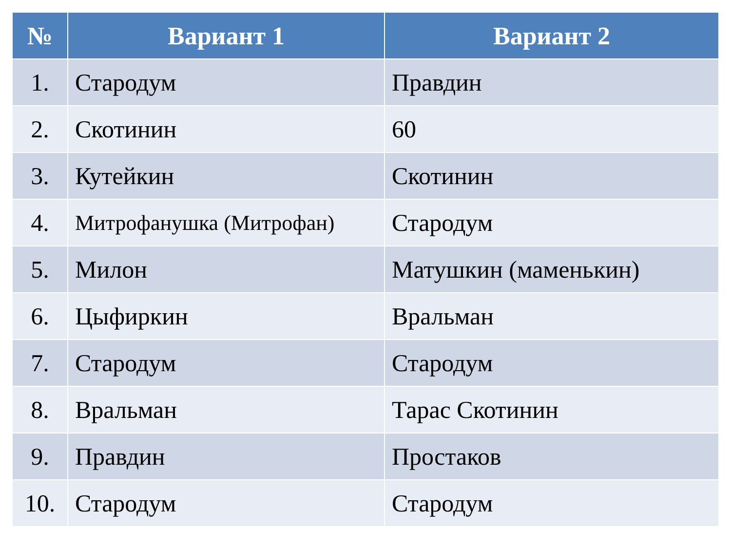| № | Вариант 1 | Вариант 2 |
| --- | --- | --- |
| 1. | Стародум | Правдин |
| 2. | Скотинин | 60 |
| 3. | Кутейкин | Скотинин |
| 4. | Митрофанушка (Митрофан) | Стародум |
| 5. | Милон | Матушкин (маменькин) |
| 6. | Цыфиркин | Вральман |
| 7. | Стародум | Стародум |
| 8. | Вральман | Тарас Скотинин |
| 9. | Правдин | Простаков |
| 10. | Стародум | Стародум |